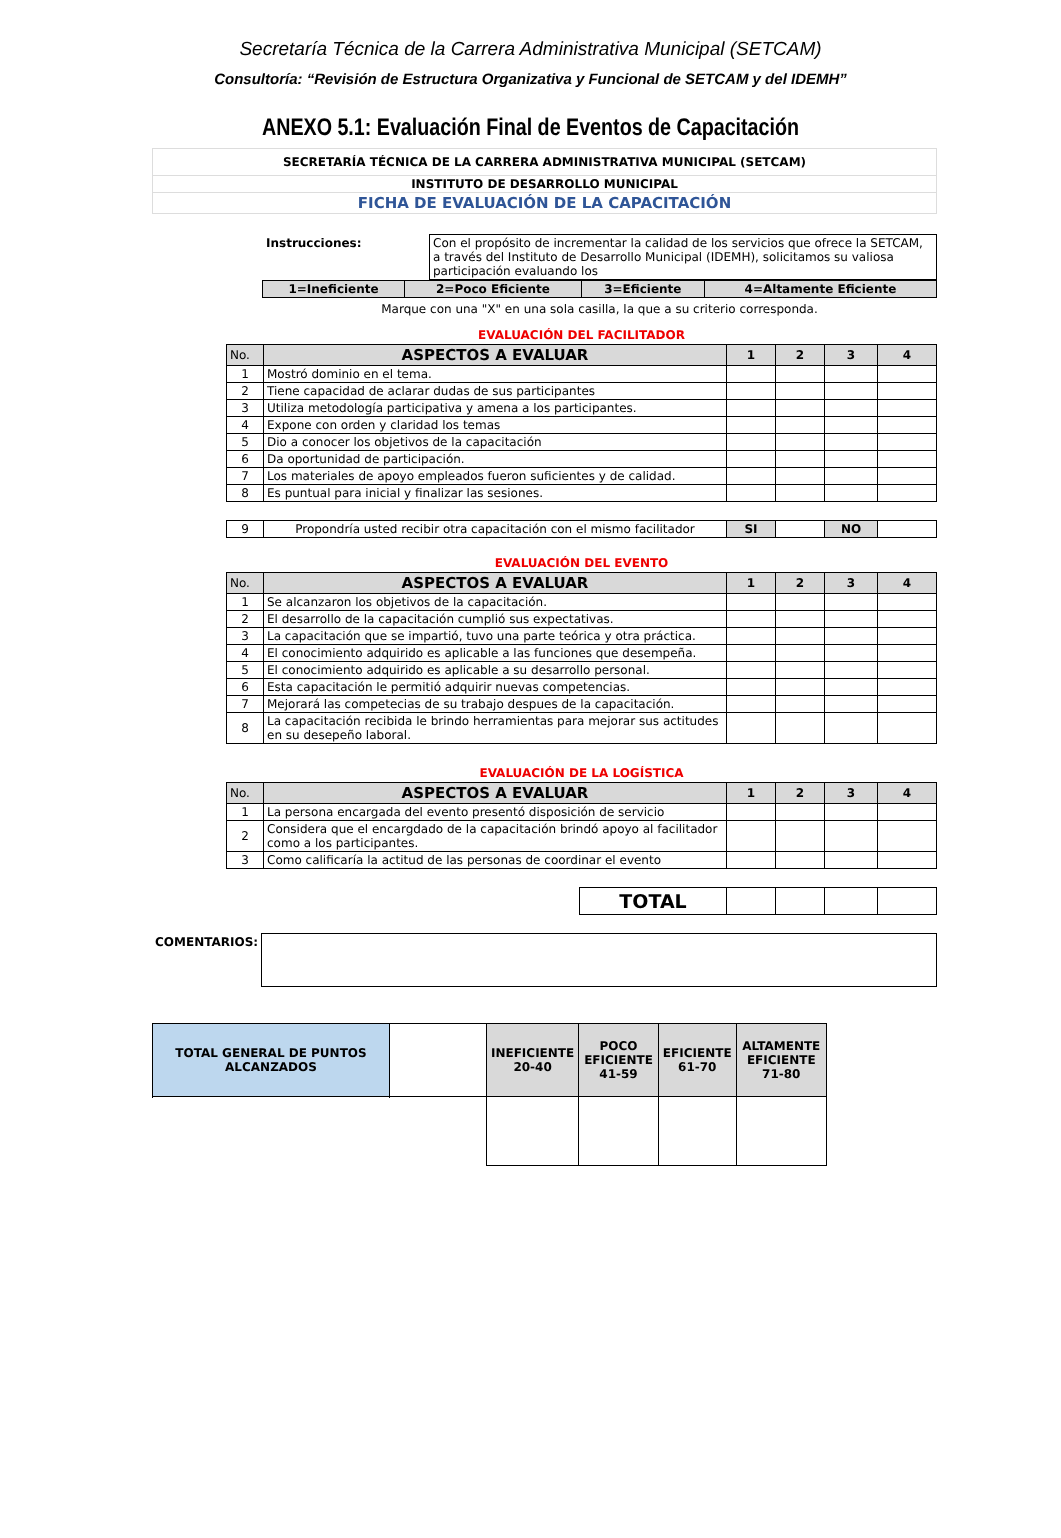Secretaría Técnica de la Carrera Administrativa Municipal (SETCAM)
Consultoría: “Revisión de Estructura Organizativa y Funcional de SETCAM y del IDEMH”
ANEXO 5.1: Evaluación Final de Eventos de Capacitación
| SECRETARÍA TÉCNICA DE LA CARRERA ADMINISTRATIVA MUNICIPAL (SETCAM) |
| INSTITUTO DE DESARROLLO MUNICIPAL |
| FICHA DE EVALUACIÓN DE LA CAPACITACIÓN |
| Instrucciones: | Con el propósito de incrementar la calidad de los servicios que ofrece la SETCAM, a través del Instituto de Desarrollo Municipal (IDEMH), solicitamos su valiosa participación evaluando los |
| 1=Ineficiente | 2=Poco Eficiente | 3=Eficiente | 4=Altamente Eficiente |
Marque con una "X" en una sola casilla, la que a su criterio corresponda.
EVALUACIÓN DEL FACILITADOR
| No. | ASPECTOS A EVALUAR | 1 | 2 | 3 | 4 |
| 1 | Mostró dominio en el tema. | | | | |
| 2 | Tiene capacidad de aclarar dudas de sus participantes | | | | |
| 3 | Utiliza metodología participativa y amena a los participantes. | | | | |
| 4 | Expone con orden y claridad los temas | | | | |
| 5 | Dio a conocer los objetivos de la capacitación | | | | |
| 6 | Da oportunidad de participación. | | | | |
| 7 | Los materiales de apoyo empleados fueron suficientes y de calidad. | | | | |
| 8 | Es puntual para inicial y finalizar las sesiones. | | | | |
| 9 | Propondría usted recibir otra capacitación con el mismo facilitador | SI | | NO | |
EVALUACIÓN DEL EVENTO
| No. | ASPECTOS A EVALUAR | 1 | 2 | 3 | 4 |
| 1 | Se alcanzaron los objetivos de la capacitación. | | | | |
| 2 | El desarrollo de la capacitación cumplió sus expectativas. | | | | |
| 3 | La capacitación que se impartió, tuvo una parte teórica y otra práctica. | | | | |
| 4 | El conocimiento adquirido es aplicable a las funciones que desempeña. | | | | |
| 5 | El conocimiento adquirido es aplicable a su desarrollo personal. | | | | |
| 6 | Esta capacitación le permitió adquirir nuevas competencias. | | | | |
| 7 | Mejorará las competecias de su trabajo despues de la capacitación. | | | | |
| 8 | La capacitación recibida le brindo herramientas para mejorar sus actitudes en su desepeño laboral. | | | | |
EVALUACIÓN DE LA LOGÍSTICA
| No. | ASPECTOS A EVALUAR | 1 | 2 | 3 | 4 |
| 1 | La persona encargada del evento presentó disposición de servicio | | | | |
| 2 | Considera que el encargdado de la capacitación brindó apoyo al facilitador como a los participantes. | | | | |
| 3 | Como calificaría la actitud de las personas de coordinar el evento | | | | |
| | TOTAL | | | | |
| COMENTARIOS: | |
| TOTAL GENERAL DE PUNTOS ALCANZADOS | | INEFICIENTE 20-40 | POCO EFICIENTE 41-59 | EFICIENTE 61-70 | ALTAMENTE EFICIENTE 71-80 |